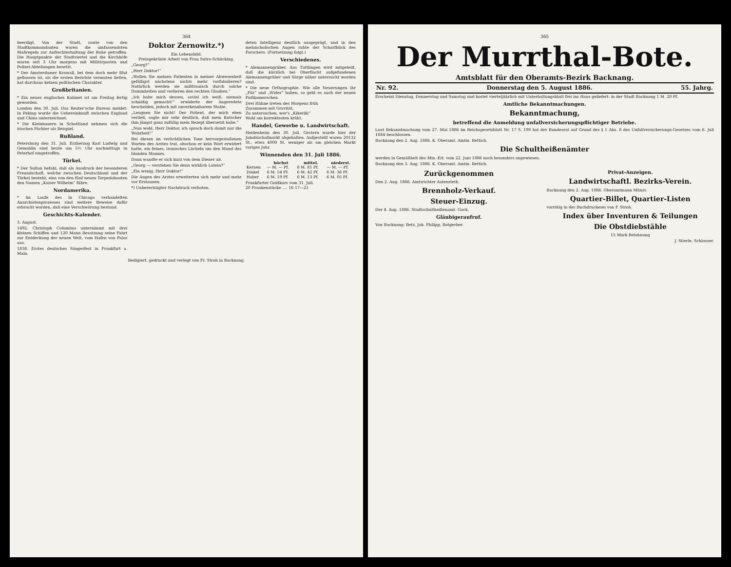364
beerdigt. Von der Stadt, sowie von den Stadtkommandanten waren die umfassendsten Maßregeln zur Aufrechterhaltung der Ruhe getroffen. Die Hauptpunkte der Stadtviertel und die Kirchhöfe waren seit 3 Uhr morgens mit Militärposten und Polizei-Abteilungen besetzt.
* Der Amsterdamer Krawall, bei dem doch mehr Blut geflossen ist, als die ersten Berichte vermuten ließen, hat durchaus keinen politischen Charakter.
Großbritanien.
* Ein neues englisches Kabinet ist am Freitag fertig geworden.
London den 30. Juli. Das Reuter'sche Bureau meldet: In Peking wurde die Uebereinkunft zwischen England und China unterzeichnet.
* Die Kleinbauern in Schottland nehmen sich die irischen Pächter als Beispiel.
Rußland.
Petersburg den 31. Juli. Erzherzog Karl Ludwig und Gemahlin sind heute um 5½ Uhr nachmittags in Peterhof eingetroffen.
Türkei.
* Der Sultan befahl, daß als Ausdruck der besonderen Freundschaft, welche zwischen Deutschland und der Türkei besteht, eins von den fünf neuen Torpedobooten den Namen „Kaiser Wilhelm“ führe.
Nordamerika.
* Im Laufe des in Chicago verhandelten Anarchistenprozesses sind weitere Beweise dafür erbracht worden, daß eine Verschwörung bestand.
Geschichts-Kalender.
3. August.
1492. Christoph Columbus unternimmt mit drei kleinen Schiffen und 120 Mann Besatzung seine Fahrt zur Entdeckung der neuen Welt, vom Hafen von Palos aus.
1838. Erstes deutsches Sängerfest in Frankfurt a. Main.
Doktor Zernowitz.*)
Ein Lebensbild.
Preisgekrönte Arbeit von Frau Sutro-Schücking.
„Georg?“
„Herr Doktor!“
„Wollen Sie meinen Patienten in meiner Abwesenheit gefälligst nächstens nichts mehr vorfabulieren? Natürlich werden sie mißtrauisch durch solche Dummheiten und verlieren den rechten Glauben.“
„Ich habe mich dessen, soviel ich weiß, niemals schuldig gemacht!“ erwiderte der Angeredete bescheiden, jedoch mit unverkennbarem Stolze.
„Leugnen Sie nicht! Der Patient, der mich eben verließ, sagte mir sehr deutlich, daß mein Kutscher ihm jüngst ganz zufällig mein Rezept übersetzt habe.“
„Nun wohl, Herr Doktor, ich sprach doch damit nur die Wahrheit!“
Bei diesen im verächtlichen Tone hervorgestoßenen Worten des Arztes trat, obschon er kein Wort erwidert hatte, ein feines, ironisches Lächeln um den Mund des blonden Mannes.
Dann wandte er sich kurz von dem Diener ab.
„Georg — verstehen Sie denn wirklich Latein?“
„Ein wenig, Herr Doktor!“
Die Augen des Arztes erweiterten sich mehr und mehr vor Erstaunen.
*) Unberechtigter Nachdruck verboten.
deten Intelligenz deutlich ausgeprägt, und in den melancholischen Augen ruhte der Scharfblick des Forschers. (Fortsetzung folgt.)
Verschiedenes.
* Alemannengräber. Aus Tuttlingen wird mitgeteilt, daß die kürzlich bei Oberflacht aufgefundenen Alemannengräber und Särge näher untersucht worden sind.
* Die neue Orthographie. Wie alle Neuerungen ihr „Für“ und „Wider“ haben, so geht es auch der neuen Puttkamerschen.
Drei Hähne treten des Morgens früh
Zusammen mit Gravität,
Zu untersuchen, wer's „Kikeriki“
Wohl am korrektesten kräht.
Handel, Gewerbe u. Landwirtschaft.
Heidenheim den 30. Juli. Gestern wurde hier der Jakobischafmarkt abgehalten. Aufgestellt waren 20132 St., etwa 4000 St. weniger als am gleichen Markt voriges Jahr.
Winnenden den 31. Juli 1886.
| | höchst | mittel. | niederst. |
| --- | --- | --- | --- |
| Kernen | — M. — Pf. | 8 M. 81 Pf. | — M. — Pf. |
| Dinkel | 6 M. 54 Pf. | 6 M. 42 Pf. | 6 M. 36 Pf. |
| Haber | 6 M. 19 Pf. | 6 M. 13 Pf. | 6 M. 05 Pf. |
Frankfurter Goldkurs vom 31. Juli.
20 Frankenstücke .... 16 17—21
Redigiert, gedruckt und verlegt von Fr. Stroh in Backnang.
365
Der Murrthal-Bote.
Amtsblatt für den Oberamts-Bezirk Backnang.
Nr. 92. Donnerstag den 5. August 1886. 55. Jahrg.
Erscheint Dienstag, Donnerstag und Samstag und kostet vierteljährlich mit Unterhaltungsblatt frei ins Haus geliefert: in der Stadt Backnang 1 M. 20 Pf.
Amtliche Bekanntmachungen.
Bekanntmachung,
betreffend die Anmeldung unfallversicherungspflichtiger Betriebe.
Laut Bekanntmachung vom 27. Mai 1886 im Reichsgesetzblatt Nr. 17 S. 190 hat der Bundesrat auf Grund des § 1 Abs. 8 des Unfallversicherungs-Gesetzes vom 6. Juli 1884 beschlossen.
Backnang den 2. Aug. 1886. K. Oberamt. Amtm. Rettich.
Die Schultheißenämter
werden in Gemäßheit des Min.-Erl. vom 22. Juni 1886 noch besonders angewiesen.
Backnang den 3. Aug. 1886. K. Oberamt. Amtm. Rettich.
Zurückgenommen
Den 2. Aug. 1886. Amtsrichter Autenrieth.
Brennholz-Verkauf.
Steuer-Einzug.
Der 4. Aug. 1886. Stadtschultheißenamt. Gock.
Gläubigeraufruf.
Von Backnang: Betz, Joh. Philipp, Rotgerber.
Privat-Anzeigen.
Landwirtschaftl. Bezirks-Verein.
Backnang den 2. Aug. 1886. Oberamtmann Münst.
Quartier-Billet, Quartier-Listen
vorrätig in der Buchdruckerei von F. Stroh.
Index über Inventuren & Teilungen
Die Obstdiebstähle
15 Mark Belohnung
J. Stierle, Schlosser.